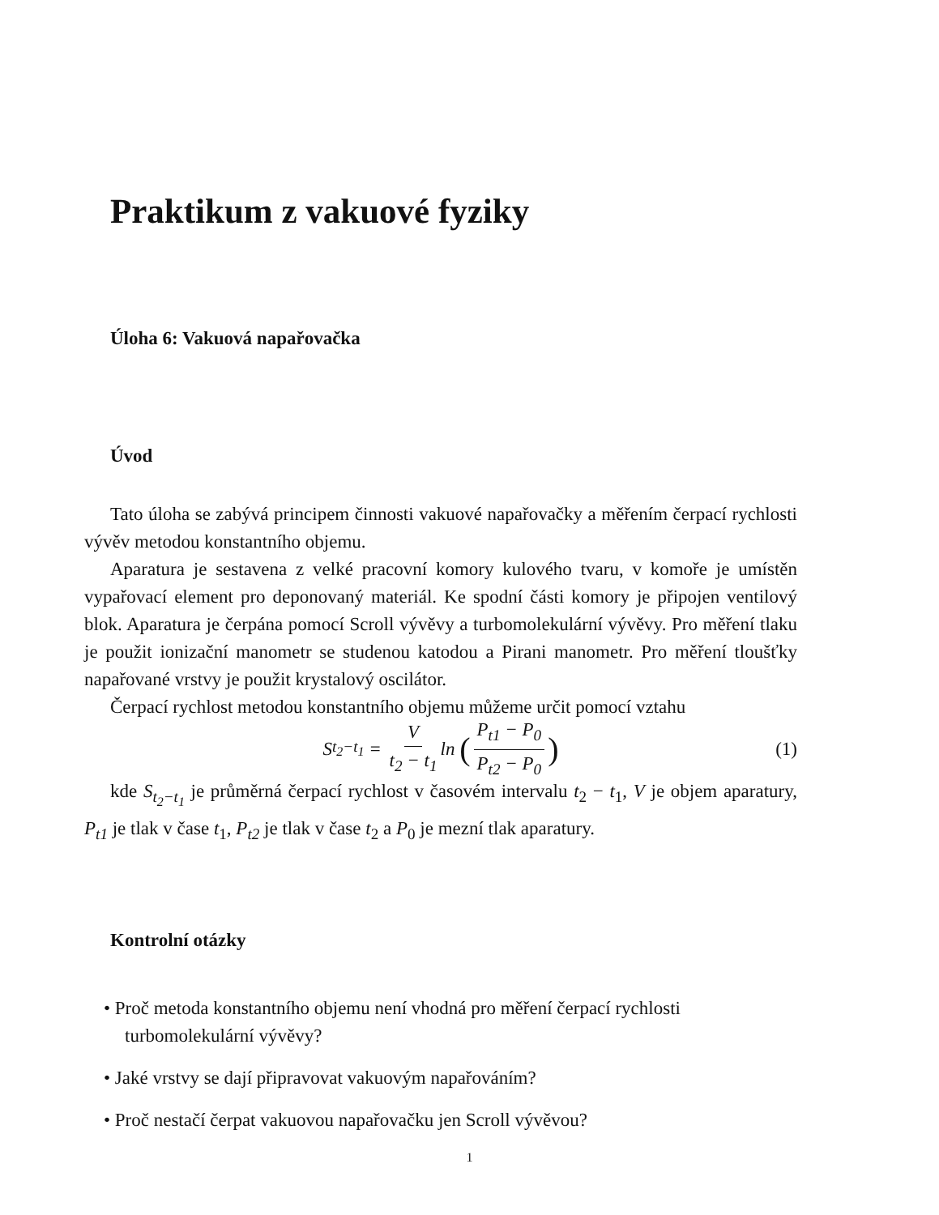Praktikum z vakuové fyziky
Úloha 6: Vakuová napařovačka
Úvod
Tato úloha se zabývá principem činnosti vakuové napařovačky a měřením čerpací rychlosti vývěv metodou konstantního objemu.
Aparatura je sestavena z velké pracovní komory kulového tvaru, v komoře je umístěn vypařovací element pro deponovaný materiál. Ke spodní části komory je připojen ventilový blok. Aparatura je čerpána pomocí Scroll vývěvy a turbomolekulární vývěvy. Pro měření tlaku je použit ionizační manometr se studenou katodou a Pirani manometr. Pro měření tloušťky napařované vrstvy je použit krystalový oscilátor.
Čerpací rychlost metodou konstantního objemu můžeme určit pomocí vztahu
S<sub>t<sub>2</sub>−t<sub>1</sub></sub> = V t<sub>2</sub> − t<sub>1</sub> ln (P<sub>t1</sub> − P<sub>0</sub> P<sub>t2</sub> − P<sub>0</sub>) (1)
kde S<sub>t<sub>2</sub>−t<sub>1</sub></sub> je průměrná čerpací rychlost v časovém intervalu t<sub>2</sub> − t<sub>1</sub>, V je objem aparatury, P<sub>t1</sub> je tlak v čase t<sub>1</sub>, P<sub>t2</sub> je tlak v čase t<sub>2</sub> a P<sub>0</sub> je mezní tlak aparatury.
Kontrolní otázky
• Proč metoda konstantního objemu není vhodná pro měření čerpací rychlosti turbomolekulární vývěvy?
• Jaké vrstvy se dají připravovat vakuovým napařováním?
• Proč nestačí čerpat vakuovou napařovačku jen Scroll vývěvou?
1